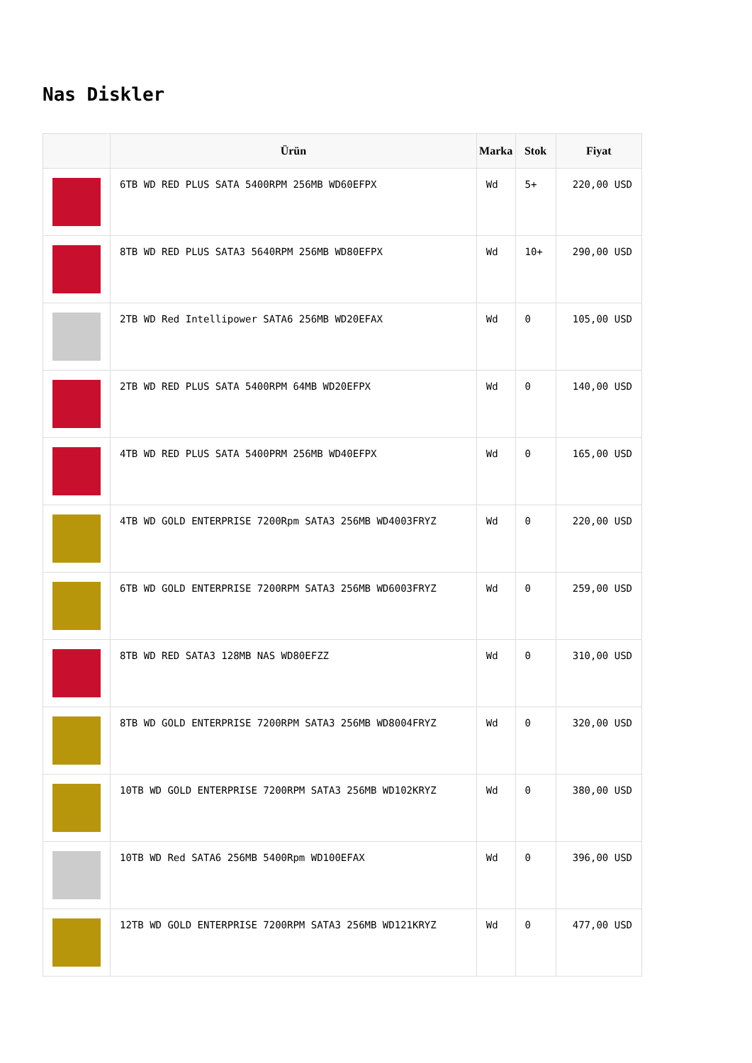Nas Diskler
| | Ürün | Marka | Stok | Fiyat |
| --- | --- | --- | --- | --- |
| | 6TB WD RED PLUS SATA 5400RPM 256MB WD60EFPX | Wd | 5+ | 220,00 USD |
| | 8TB WD RED PLUS SATA3 5640RPM 256MB WD80EFPX | Wd | 10+ | 290,00 USD |
| | 2TB WD Red Intellipower SATA6 256MB WD20EFAX | Wd | 0 | 105,00 USD |
| | 2TB WD RED PLUS SATA 5400RPM 64MB WD20EFPX | Wd | 0 | 140,00 USD |
| | 4TB WD RED PLUS SATA 5400PRM 256MB WD40EFPX | Wd | 0 | 165,00 USD |
| | 4TB WD GOLD ENTERPRISE 7200Rpm SATA3 256MB WD4003FRYZ | Wd | 0 | 220,00 USD |
| | 6TB WD GOLD ENTERPRISE 7200RPM SATA3 256MB WD6003FRYZ | Wd | 0 | 259,00 USD |
| | 8TB WD RED SATA3 128MB NAS WD80EFZZ | Wd | 0 | 310,00 USD |
| | 8TB WD GOLD ENTERPRISE 7200RPM SATA3 256MB WD8004FRYZ | Wd | 0 | 320,00 USD |
| | 10TB WD GOLD ENTERPRISE 7200RPM SATA3 256MB WD102KRYZ | Wd | 0 | 380,00 USD |
| | 10TB WD Red SATA6 256MB 5400Rpm WD100EFAX | Wd | 0 | 396,00 USD |
| | 12TB WD GOLD ENTERPRISE 7200RPM SATA3 256MB WD121KRYZ | Wd | 0 | 477,00 USD |